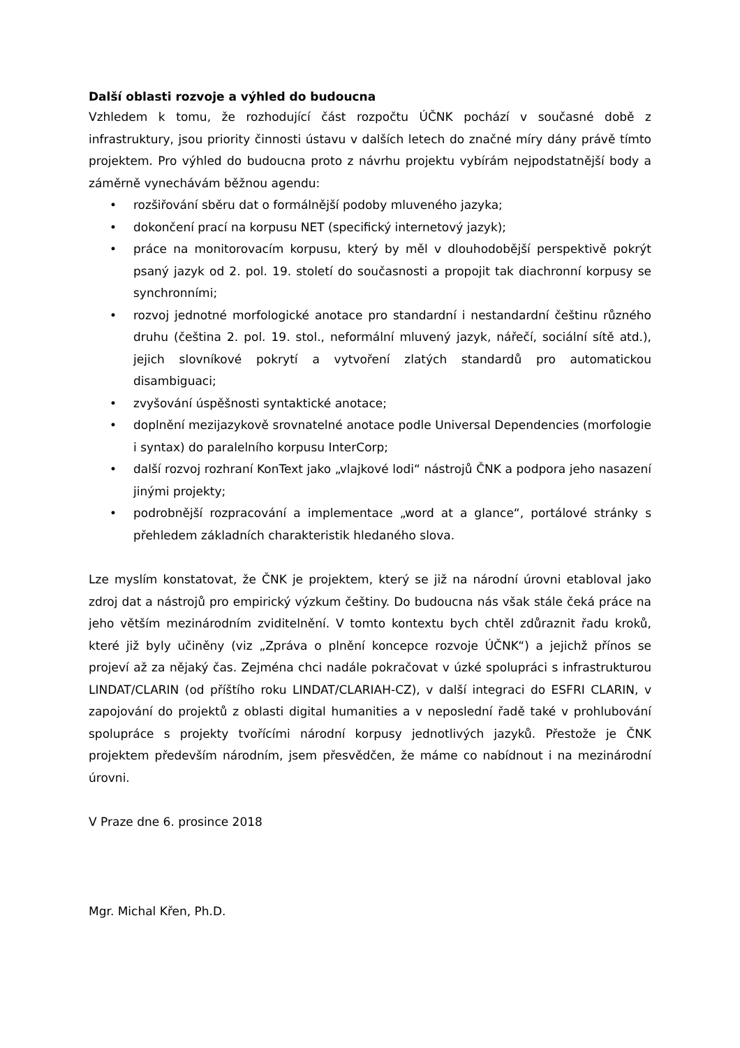Další oblasti rozvoje a výhled do budoucna
Vzhledem k tomu, že rozhodující část rozpočtu ÚČNK pochází v současné době z infrastruktury, jsou priority činnosti ústavu v dalších letech do značné míry dány právě tímto projektem. Pro výhled do budoucna proto z návrhu projektu vybírám nejpodstatnější body a záměrně vynechávám běžnou agendu:
• rozšiřování sběru dat o formálnější podoby mluveného jazyka;
• dokončení prací na korpusu NET (specifický internetový jazyk);
• práce na monitorovacím korpusu, který by měl v dlouhodobější perspektivě pokrýt psaný jazyk od 2. pol. 19. století do současnosti a propojit tak diachronní korpusy se synchronními;
• rozvoj jednotné morfologické anotace pro standardní i nestandardní češtinu různého druhu (čeština 2. pol. 19. stol., neformální mluvený jazyk, nářečí, sociální sítě atd.), jejich slovníkové pokrytí a vytvoření zlatých standardů pro automatickou disambiguaci;
• zvyšování úspěšnosti syntaktické anotace;
• doplnění mezijazykově srovnatelné anotace podle Universal Dependencies (morfologie i syntax) do paralelního korpusu InterCorp;
• další rozvoj rozhraní KonText jako „vlajkové lodi“ nástrojů ČNK a podpora jeho nasazení jinými projekty;
• podrobnější rozpracování a implementace „word at a glance“, portálové stránky s přehledem základních charakteristik hledaného slova.
Lze myslím konstatovat, že ČNK je projektem, který se již na národní úrovni etabloval jako zdroj dat a nástrojů pro empirický výzkum češtiny. Do budoucna nás však stále čeká práce na jeho větším mezinárodním zviditelnění. V tomto kontextu bych chtěl zdůraznit řadu kroků, které již byly učiněny (viz „Zpráva o plnění koncepce rozvoje ÚČNK“) a jejichž přínos se projeví až za nějaký čas. Zejména chci nadále pokračovat v úzké spolupráci s infrastrukturou LINDAT/CLARIN (od příštího roku LINDAT/CLARIAH-CZ), v další integraci do ESFRI CLARIN, v zapojování do projektů z oblasti digital humanities a v neposlední řadě také v prohlubování spolupráce s projekty tvořícími národní korpusy jednotlivých jazyků. Přestože je ČNK projektem především národním, jsem přesvědčen, že máme co nabídnout i na mezinárodní úrovni.
V Praze dne 6. prosince 2018
Mgr. Michal Křen, Ph.D.